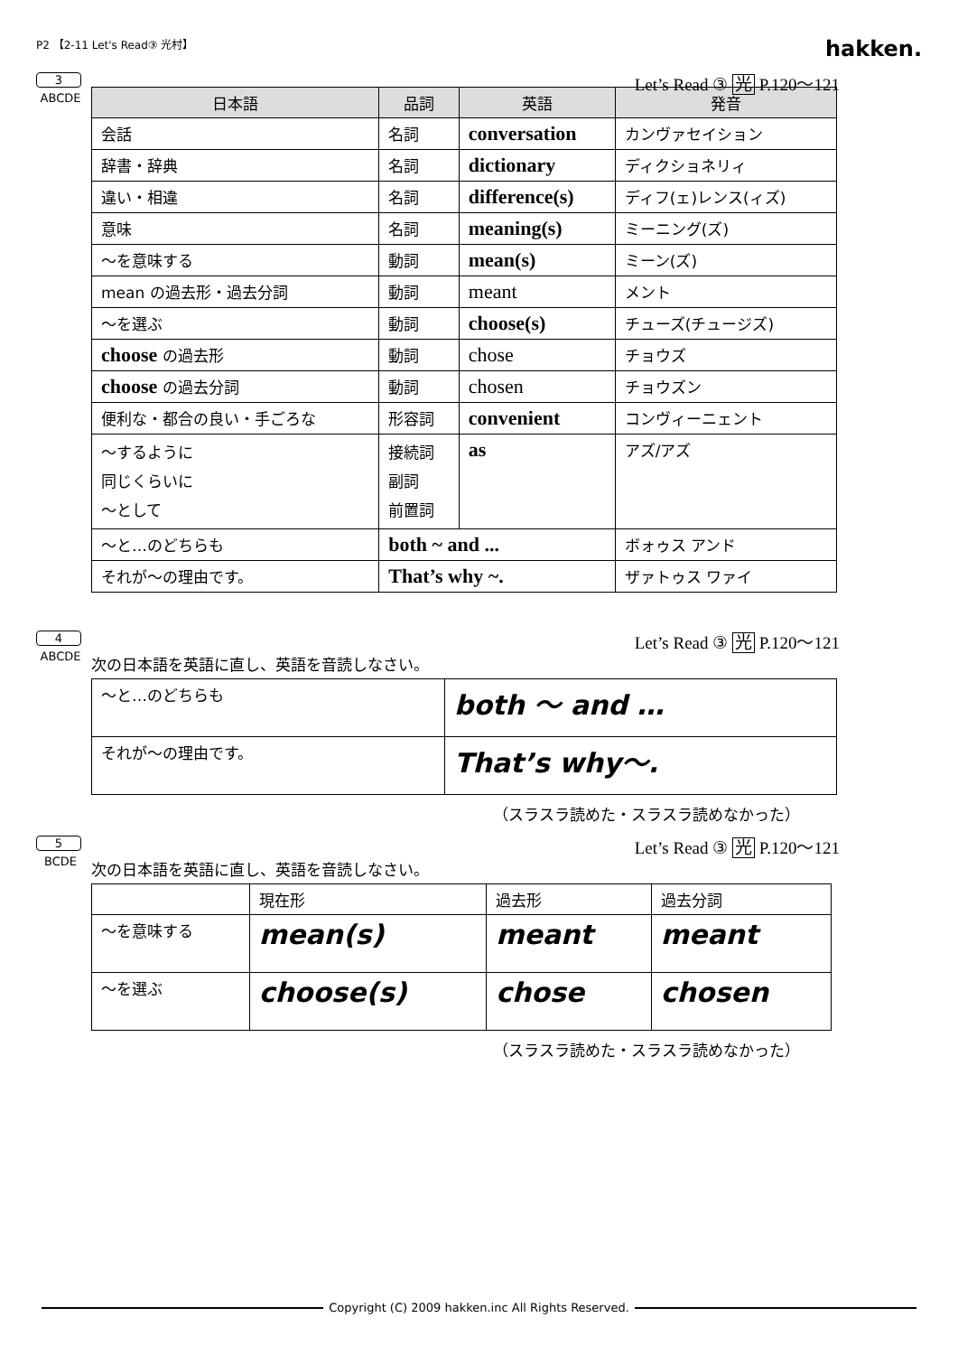P2 【2-11 Let's Read③ 光村】
hakken.
3
ABCDE
Let’s Read ③ 光 P.120～121
| 日本語 | 品詞 | 英語 | 発音 |
| --- | --- | --- | --- |
| 会話 | 名詞 | conversation | カンヴァセイション |
| 辞書・辞典 | 名詞 | dictionary | ディクショネリィ |
| 違い・相違 | 名詞 | difference(s) | ディフ(ェ)レンス(ィズ) |
| 意味 | 名詞 | meaning(s) | ミーニング(ズ) |
| ～を意味する | 動詞 | mean(s) | ミーン(ズ) |
| mean の過去形・過去分詞 | 動詞 | meant | メント |
| ～を選ぶ | 動詞 | choose(s) | チューズ(チュージズ) |
| choose の過去形 | 動詞 | chose | チョウズ |
| choose の過去分詞 | 動詞 | chosen | チョウズン |
| 便利な・都合の良い・手ごろな | 形容詞 | convenient | コンヴィーニェント |
| ～するように 同じくらいに ～として | 接続詞 副詞 前置詞 | as | アズ/アズ |
| ～と…のどちらも | both ~ and ... | | ボォゥス アンド |
| それが～の理由です。 | That’s why ~. | | ザァトゥス ワァイ |
4
ABCDE
Let’s Read ③ 光 P.120～121
次の日本語を英語に直し、英語を音読しなさい。
| ～と…のどちらも | both ～ and … |
| それが～の理由です。 | That’s why～. |
（スラスラ読めた・スラスラ読めなかった）
5
BCDE
Let’s Read ③ 光 P.120～121
次の日本語を英語に直し、英語を音読しなさい。
| | 現在形 | 過去形 | 過去分詞 |
| ～を意味する | mean(s) | meant | meant |
| ～を選ぶ | choose(s) | chose | chosen |
（スラスラ読めた・スラスラ読めなかった）
Copyright (C) 2009 hakken.inc All Rights Reserved.